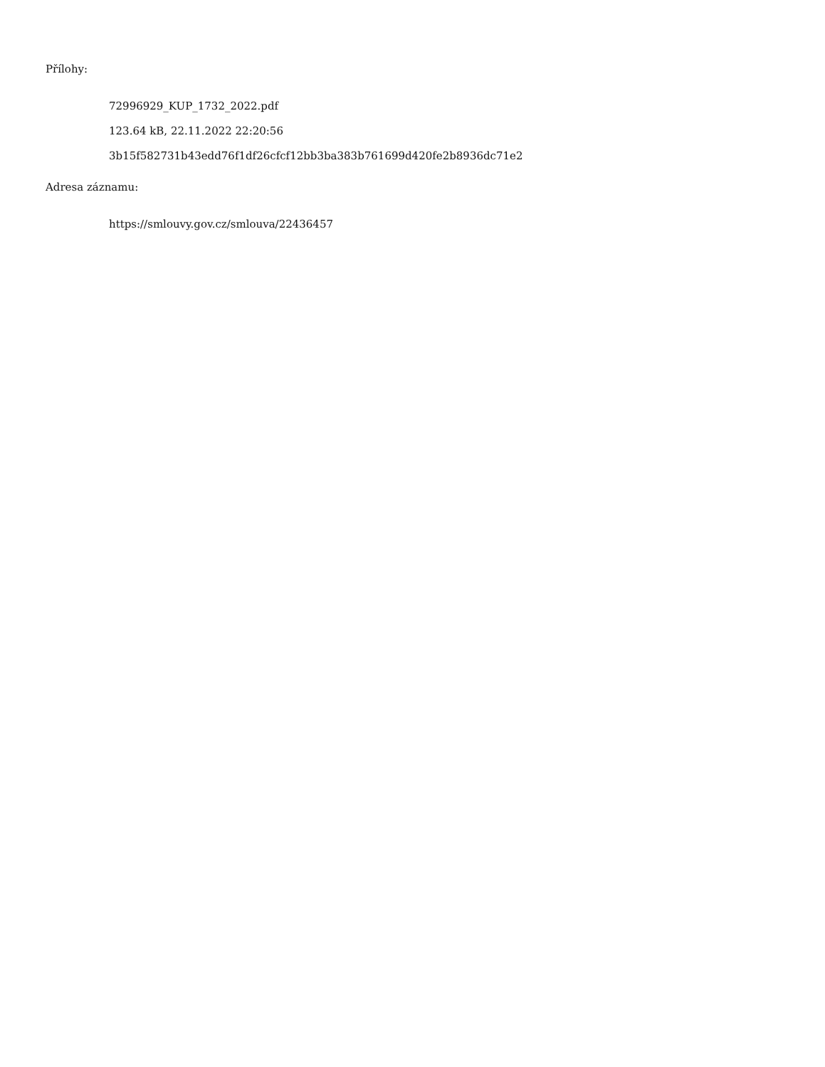Přílohy:
72996929_KUP_1732_2022.pdf
123.64 kB, 22.11.2022 22:20:56
3b15f582731b43edd76f1df26cfcf12bb3ba383b761699d420fe2b8936dc71e2
Adresa záznamu:
https://smlouvy.gov.cz/smlouva/22436457